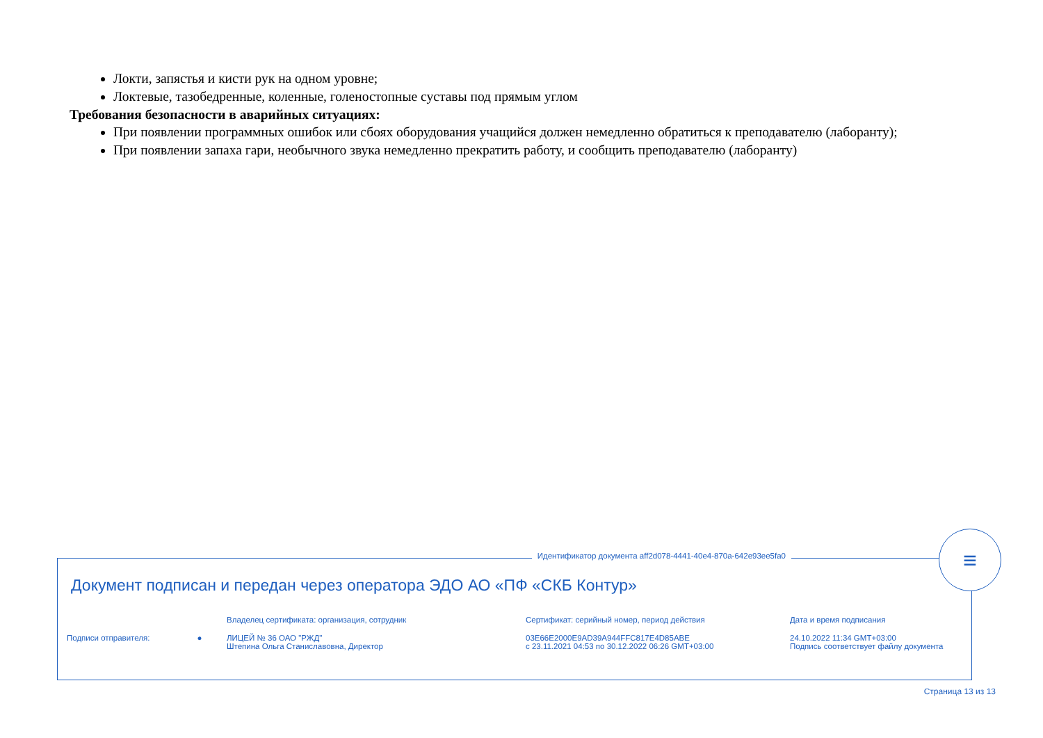Локти, запястья и кисти рук на одном уровне;
Локтевые, тазобедренные, коленные, голеностопные суставы под прямым углом
Требования безопасности в аварийных ситуациях:
При появлении программных ошибок или сбоях оборудования учащийся должен немедленно обратиться к преподавателю (лаборанту);
При появлении запаха гари, необычного звука немедленно прекратить работу, и сообщить преподавателю (лаборанту)
Идентификатор документа aff2d078-4441-40e4-870a-642e93ee5fa0
≡
Документ подписан и передан через оператора ЭДО АО «ПФ «СКБ Контур»
| | Владелец сертификата: организация, сотрудник | Сертификат: серийный номер, период действия | Дата и время подписания |
| --- | --- | --- | --- |
| Подписи отправителя: ● | ЛИЦЕЙ № 36 ОАО "РЖД" Штепина Ольга Станиславовна, Директор | 03E66E2000E9AD39A944FFC817E4D85ABE с 23.11.2021 04:53 по 30.12.2022 06:26 GMT+03:00 | 24.10.2022 11:34 GMT+03:00 Подпись соответствует файлу документа |
Страница 13 из 13